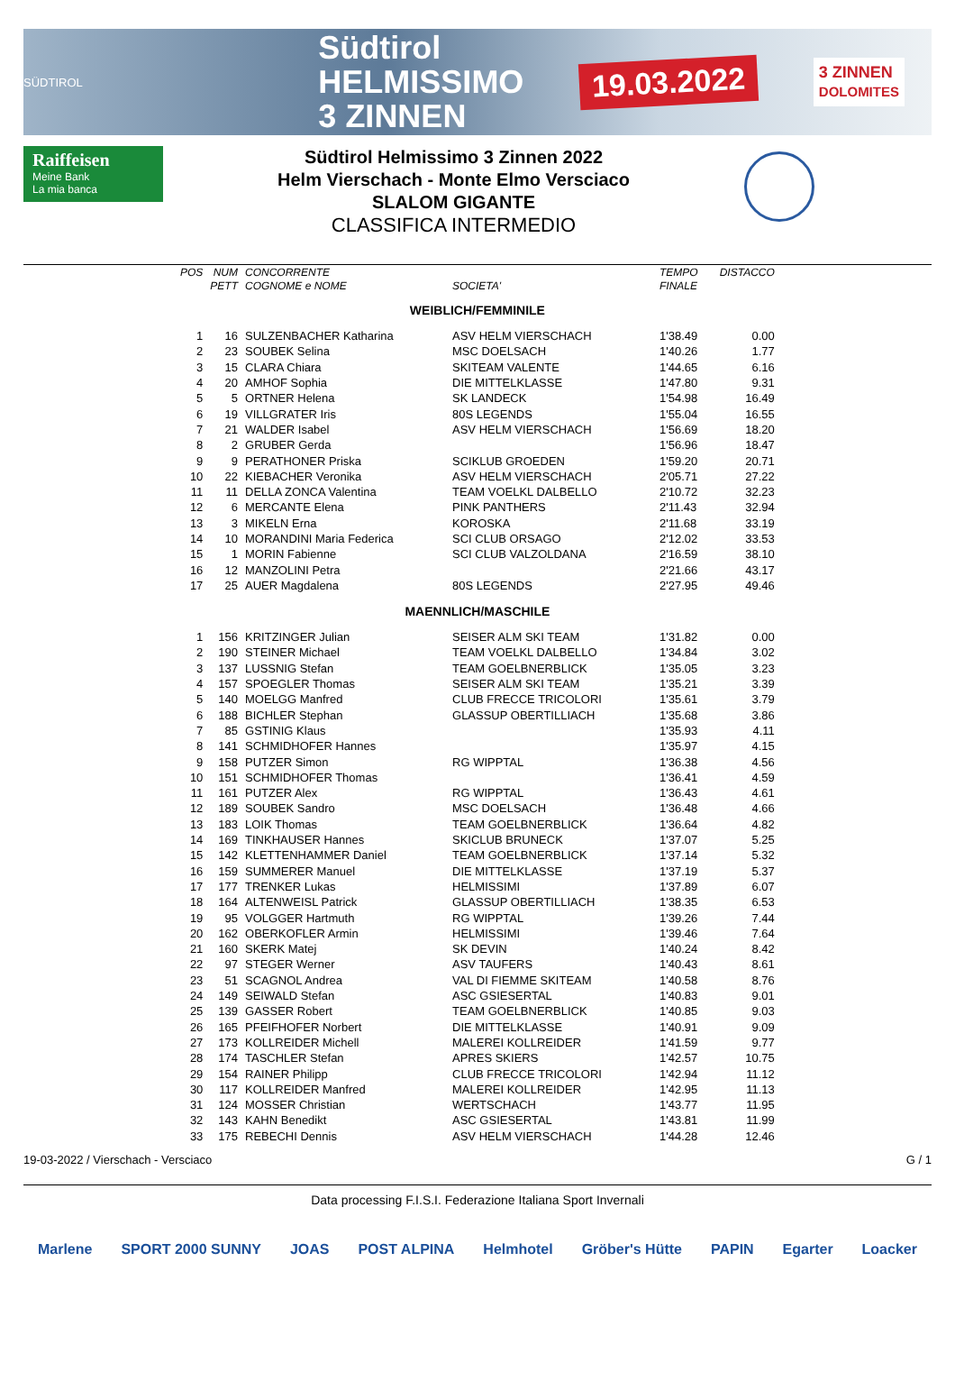SÜDTIROL
Südtirol
HELMISSIMO
3 ZINNEN
19.03.2022
3 ZINNEN
DOLOMITES
Raiffeisen
Meine Bank
La mia banca
Südtirol Helmissimo 3 Zinnen 2022
Helm Vierschach - Monte Elmo Versciaco
SLALOM GIGANTE
CLASSIFICA INTERMEDIO
| POS | NUM | CONCORRENTE | | TEMPO | DISTACCO |
| --- | --- | --- | --- | --- | --- |
| | PETT | COGNOME e NOME | SOCIETA' | FINALE | |
| WEIBLICH/FEMMINILE | | | | | |
| 1 | 16 | SULZENBACHER Katharina | ASV HELM VIERSCHACH | 1'38.49 | 0.00 |
| 2 | 23 | SOUBEK Selina | MSC DOELSACH | 1'40.26 | 1.77 |
| 3 | 15 | CLARA Chiara | SKITEAM VALENTE | 1'44.65 | 6.16 |
| 4 | 20 | AMHOF Sophia | DIE MITTELKLASSE | 1'47.80 | 9.31 |
| 5 | 5 | ORTNER Helena | SK LANDECK | 1'54.98 | 16.49 |
| 6 | 19 | VILLGRATER Iris | 80S LEGENDS | 1'55.04 | 16.55 |
| 7 | 21 | WALDER Isabel | ASV HELM VIERSCHACH | 1'56.69 | 18.20 |
| 8 | 2 | GRUBER Gerda | | 1'56.96 | 18.47 |
| 9 | 9 | PERATHONER Priska | SCIKLUB GROEDEN | 1'59.20 | 20.71 |
| 10 | 22 | KIEBACHER Veronika | ASV HELM VIERSCHACH | 2'05.71 | 27.22 |
| 11 | 11 | DELLA ZONCA Valentina | TEAM VOELKL DALBELLO | 2'10.72 | 32.23 |
| 12 | 6 | MERCANTE Elena | PINK PANTHERS | 2'11.43 | 32.94 |
| 13 | 3 | MIKELN Erna | KOROSKA | 2'11.68 | 33.19 |
| 14 | 10 | MORANDINI Maria Federica | SCI CLUB ORSAGO | 2'12.02 | 33.53 |
| 15 | 1 | MORIN Fabienne | SCI CLUB VALZOLDANA | 2'16.59 | 38.10 |
| 16 | 12 | MANZOLINI Petra | | 2'21.66 | 43.17 |
| 17 | 25 | AUER Magdalena | 80S LEGENDS | 2'27.95 | 49.46 |
| MAENNLICH/MASCHILE | | | | | |
| 1 | 156 | KRITZINGER Julian | SEISER ALM SKI TEAM | 1'31.82 | 0.00 |
| 2 | 190 | STEINER Michael | TEAM VOELKL DALBELLO | 1'34.84 | 3.02 |
| 3 | 137 | LUSSNIG Stefan | TEAM GOELBNERBLICK | 1'35.05 | 3.23 |
| 4 | 157 | SPOEGLER Thomas | SEISER ALM SKI TEAM | 1'35.21 | 3.39 |
| 5 | 140 | MOELGG Manfred | CLUB FRECCE TRICOLORI | 1'35.61 | 3.79 |
| 6 | 188 | BICHLER Stephan | GLASSUP OBERTILLIACH | 1'35.68 | 3.86 |
| 7 | 85 | GSTINIG Klaus | | 1'35.93 | 4.11 |
| 8 | 141 | SCHMIDHOFER Hannes | | 1'35.97 | 4.15 |
| 9 | 158 | PUTZER Simon | RG WIPPTAL | 1'36.38 | 4.56 |
| 10 | 151 | SCHMIDHOFER Thomas | | 1'36.41 | 4.59 |
| 11 | 161 | PUTZER Alex | RG WIPPTAL | 1'36.43 | 4.61 |
| 12 | 189 | SOUBEK Sandro | MSC DOELSACH | 1'36.48 | 4.66 |
| 13 | 183 | LOIK Thomas | TEAM GOELBNERBLICK | 1'36.64 | 4.82 |
| 14 | 169 | TINKHAUSER Hannes | SKICLUB BRUNECK | 1'37.07 | 5.25 |
| 15 | 142 | KLETTENHAMMER Daniel | TEAM GOELBNERBLICK | 1'37.14 | 5.32 |
| 16 | 159 | SUMMERER Manuel | DIE MITTELKLASSE | 1'37.19 | 5.37 |
| 17 | 177 | TRENKER Lukas | HELMISSIMI | 1'37.89 | 6.07 |
| 18 | 164 | ALTENWEISL Patrick | GLASSUP OBERTILLIACH | 1'38.35 | 6.53 |
| 19 | 95 | VOLGGER Hartmuth | RG WIPPTAL | 1'39.26 | 7.44 |
| 20 | 162 | OBERKOFLER Armin | HELMISSIMI | 1'39.46 | 7.64 |
| 21 | 160 | SKERK Matej | SK DEVIN | 1'40.24 | 8.42 |
| 22 | 97 | STEGER Werner | ASV TAUFERS | 1'40.43 | 8.61 |
| 23 | 51 | SCAGNOL Andrea | VAL DI FIEMME SKITEAM | 1'40.58 | 8.76 |
| 24 | 149 | SEIWALD Stefan | ASC GSIESERTAL | 1'40.83 | 9.01 |
| 25 | 139 | GASSER Robert | TEAM GOELBNERBLICK | 1'40.85 | 9.03 |
| 26 | 165 | PFEIFHOFER Norbert | DIE MITTELKLASSE | 1'40.91 | 9.09 |
| 27 | 173 | KOLLREIDER Michell | MALEREI KOLLREIDER | 1'41.59 | 9.77 |
| 28 | 174 | TASCHLER Stefan | APRES SKIERS | 1'42.57 | 10.75 |
| 29 | 154 | RAINER Philipp | CLUB FRECCE TRICOLORI | 1'42.94 | 11.12 |
| 30 | 117 | KOLLREIDER Manfred | MALEREI KOLLREIDER | 1'42.95 | 11.13 |
| 31 | 124 | MOSSER Christian | WERTSCHACH | 1'43.77 | 11.95 |
| 32 | 143 | KAHN Benedikt | ASC GSIESERTAL | 1'43.81 | 11.99 |
| 33 | 175 | REBECHI Dennis | ASV HELM VIERSCHACH | 1'44.28 | 12.46 |
19-03-2022 / Vierschach - Versciaco G / 1
Data processing F.I.S.I. Federazione Italiana Sport Invernali
Marlene SPORT 2000 SUNNY JOAS POST ALPINA Helmhotel Gröber's Hütte PAPIN Egarter Loacker